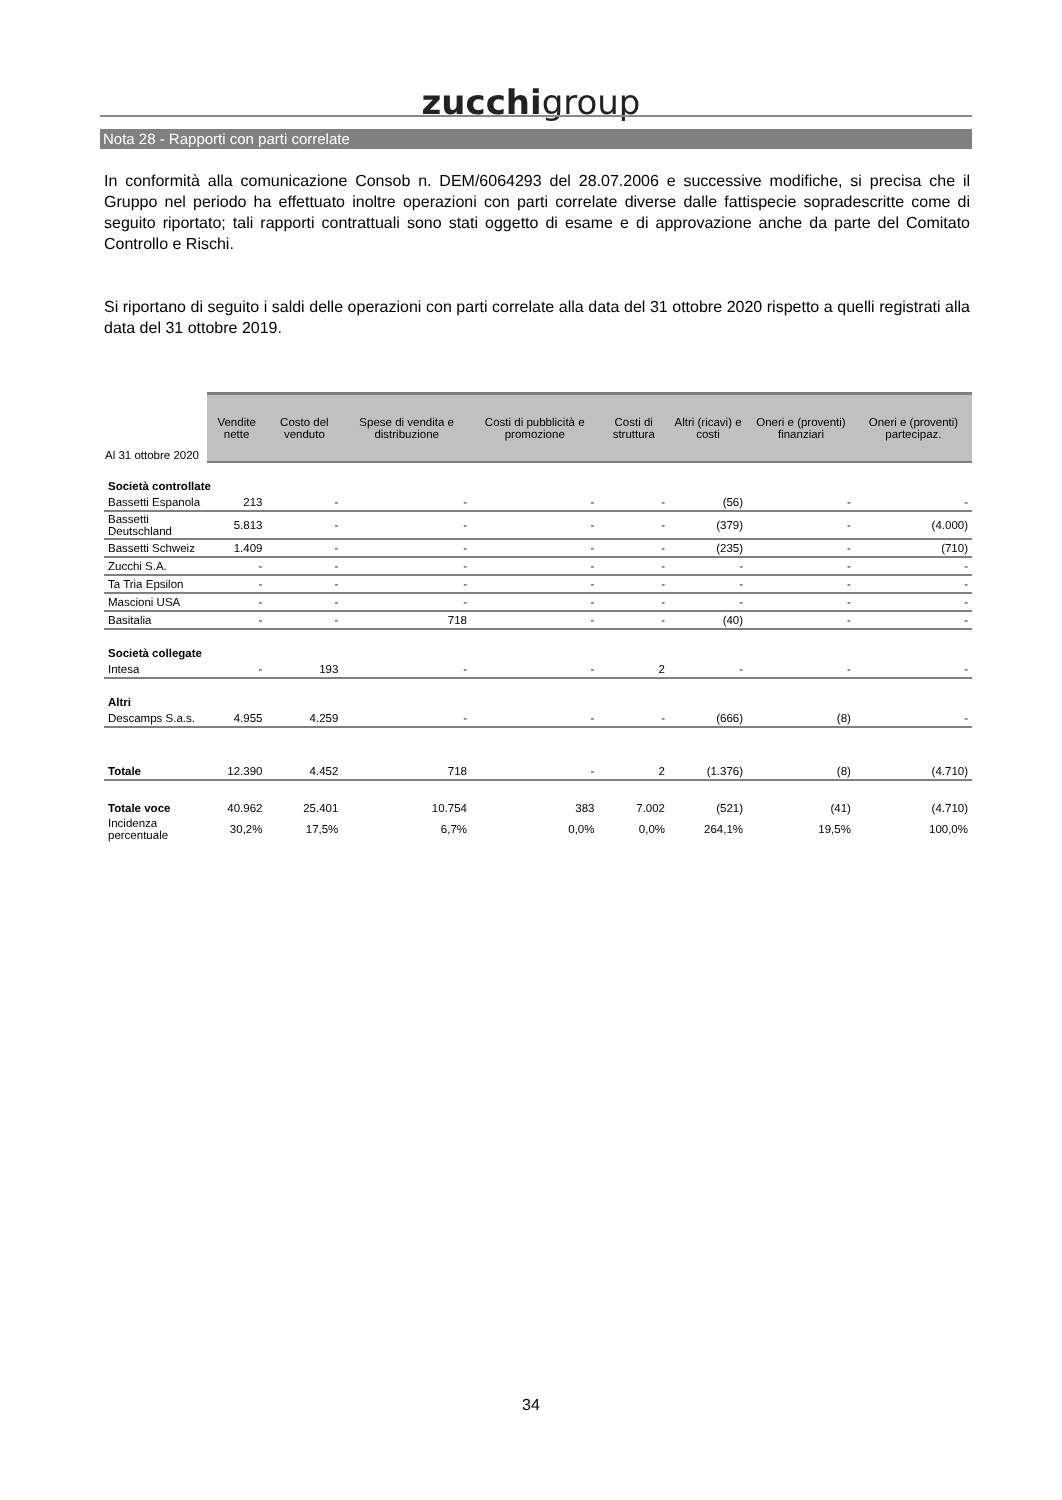zucchigroup
Nota 28 - Rapporti con parti correlate
In conformità alla comunicazione Consob n. DEM/6064293 del 28.07.2006 e successive modifiche, si precisa che il Gruppo nel periodo ha effettuato inoltre operazioni con parti correlate diverse dalle fattispecie sopradescritte come di seguito riportato; tali rapporti contrattuali sono stati oggetto di esame e di approvazione anche da parte del Comitato Controllo e Rischi.
Si riportano di seguito i saldi delle operazioni con parti correlate alla data del 31 ottobre 2020 rispetto a quelli registrati alla data del 31 ottobre 2019.
| Al 31 ottobre 2020 | Vendite nette | Costo del venduto | Spese di vendita e distribuzione | Costi di pubblicità e promozione | Costi di struttura | Altri (ricavi) e costi | Oneri e (proventi) finanziari | Oneri e (proventi) partecipaz. |
| --- | --- | --- | --- | --- | --- | --- | --- | --- |
| Società controllate | | | | | | | | |
| Bassetti Espanola | 213 | - | - | - | - | (56) | - | - |
| Bassetti Deutschland | 5.813 | - | - | - | - | (379) | - | (4.000) |
| Bassetti Schweiz | 1.409 | - | - | - | - | (235) | - | (710) |
| Zucchi S.A. | - | - | - | - | - | - | - | - |
| Ta Tria Epsilon | - | - | - | - | - | - | - | - |
| Mascioni USA | - | - | - | - | - | - | - | - |
| Basitalia | - | - | 718 | - | - | (40) | - | - |
| Società collegate | | | | | | | | |
| Intesa | - | 193 | - | - | 2 | - | - | - |
| Altri | | | | | | | | |
| Descamps S.a.s. | 4.955 | 4.259 | - | - | - | (666) | (8) | - |
| Totale | 12.390 | 4.452 | 718 | - | 2 | (1.376) | (8) | (4.710) |
| Totale voce | 40.962 | 25.401 | 10.754 | 383 | 7.002 | (521) | (41) | (4.710) |
| Incidenza percentuale | 30,2% | 17,5% | 6,7% | 0,0% | 0,0% | 264,1% | 19,5% | 100,0% |
34